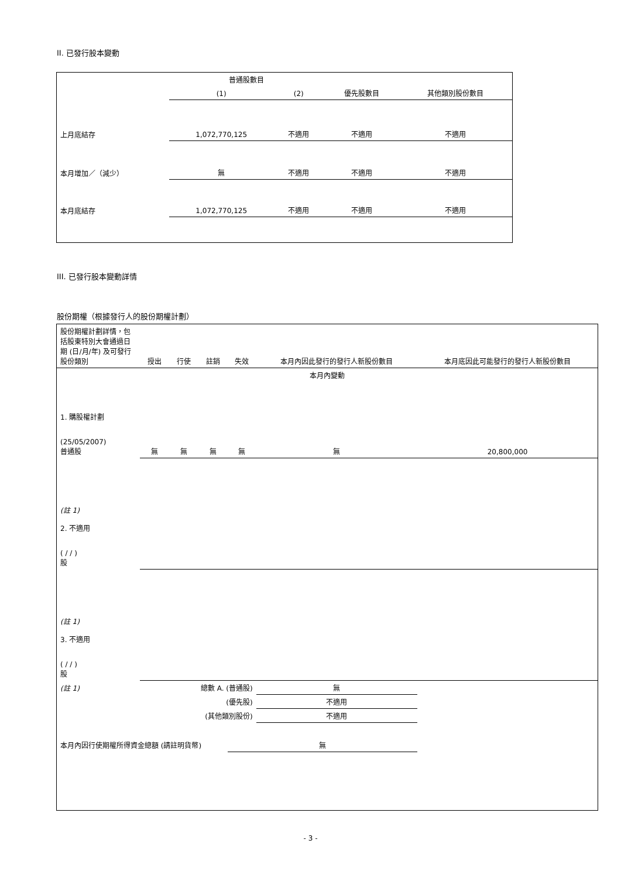II. 已發行股本變動
| | 普通股數目 | | | |
| --- | --- | --- | --- | --- |
| | (1) | (2) | 優先股數目 | 其他類別股份數目 |
| 上月底結存 | 1,072,770,125 | 不適用 | 不適用 | 不適用 |
| 本月增加／（減少） | 無 | 不適用 | 不適用 | 不適用 |
| 本月底結存 | 1,072,770,125 | 不適用 | 不適用 | 不適用 |
III. 已發行股本變動詳情
股份期權（根據發行人的股份期權計劃）
| 股份期權計劃詳情，包括股東特別大會通過日期 (日/月/年) 及可發行股份類別 | 授出 | 行使 | 註銷 | 失效 | 本月內因此發行的發行人新股份數目 | 本月底因此可能發行的發行人新股份數目 |
| --- | --- | --- | --- | --- | --- | --- |
| 本月內變動 | | | | | | |
| 1. 購股權計劃 (25/05/2007) 普通股 | 無 | 無 | 無 | 無 | 無 | 20,800,000 |
| (註 1) 2. 不適用 ( / / ) 股 | | | | | | |
| (註 1) 3. 不適用 ( / / ) 股 | | | | | | |
| (註 1) | 總數 A. (普通股) | | | | 無 | |
| | (優先股) | | | | 不適用 | |
| | (其他類別股份) | | | | 不適用 | |
| 本月內因行使期權所得資金總額 (請註明貨幣) | | | | 無 | | |
- 3 -